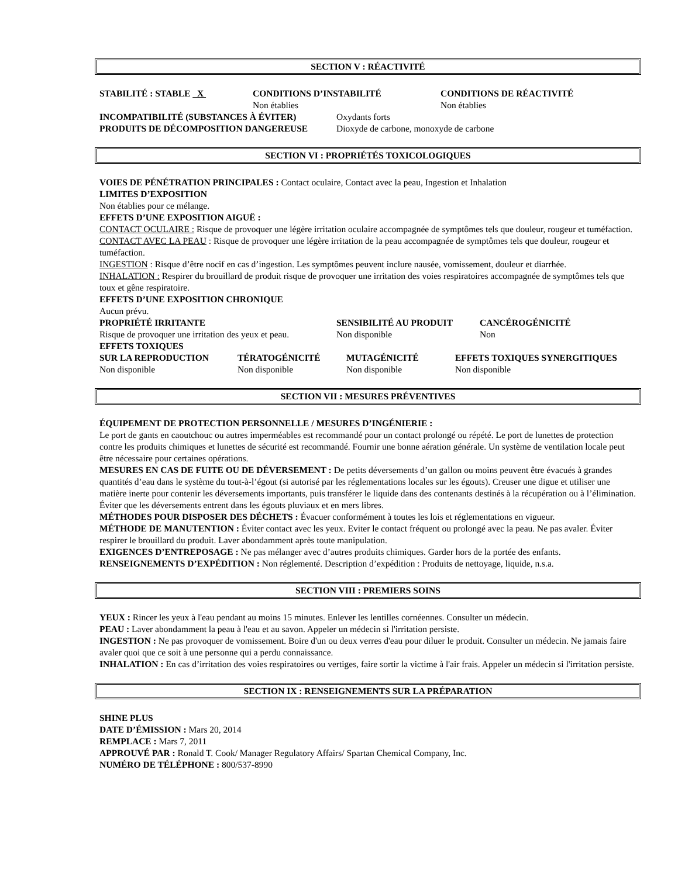SECTION V : RÉACTIVITÉ
STABILITÉ : STABLE X CONDITIONS D’INSTABILITÉ
Non établies
CONDITIONS DE RÉACTIVITÉ
Non établies
INCOMPATIBILITÉ (SUBSTANCES À ÉVITER) Oxydants forts
PRODUITS DE DÉCOMPOSITION DANGEREUSE Dioxyde de carbone, monoxyde de carbone
SECTION VI : PROPRIÉTÉS TOXICOLOGIQUES
VOIES DE PÉNÉTRATION PRINCIPALES : Contact oculaire, Contact avec la peau, Ingestion et Inhalation
LIMITES D’EXPOSITION
Non établies pour ce mélange.
EFFETS D’UNE EXPOSITION AIGUË :
CONTACT OCULAIRE : Risque de provoquer une légère irritation oculaire accompagnée de symptômes tels que douleur, rougeur et tuméfaction.
CONTACT AVEC LA PEAU : Risque de provoquer une légère irritation de la peau accompagnée de symptômes tels que douleur, rougeur et tuméfaction.
INGESTION : Risque d’être nocif en cas d’ingestion. Les symptômes peuvent inclure nausée, vomissement, douleur et diarrhée.
INHALATION : Respirer du brouillard de produit risque de provoquer une irritation des voies respiratoires accompagnée de symptômes tels que toux et gêne respiratoire.
EFFETS D’UNE EXPOSITION CHRONIQUE
Aucun prévu.
PROPRIÉTÉ IRRITANTE
Risque de provoquer une irritation des yeux et peau.
SENSIBILITÉ AU PRODUIT
Non disponible
CANCÉROGÉNICITÉ
Non
EFFETS TOXIQUES
SUR LA REPRODUCTION
Non disponible
TÉRATOGÉNICITÉ
Non disponible
MUTAGÉNICITÉ
Non disponible
EFFETS TOXIQUES SYNERGITIQUES
Non disponible
SECTION VII : MESURES PRÉVENTIVES
ÉQUIPEMENT DE PROTECTION PERSONNELLE / MESURES D’INGÉNIERIE :
Le port de gants en caoutchouc ou autres imperméables est recommandé pour un contact prolongé ou répété. Le port de lunettes de protection contre les produits chimiques et lunettes de sécurité est recommandé. Fournir une bonne aération générale. Un système de ventilation locale peut être nécessaire pour certaines opérations.
MESURES EN CAS DE FUITE OU DE DÉVERSEMENT : De petits déversements d’un gallon ou moins peuvent être évacués à grandes quantités d’eau dans le système du tout-à-l’égout (si autorisé par les réglementations locales sur les égouts). Creuser une digue et utiliser une matière inerte pour contenir les déversements importants, puis transférer le liquide dans des contenants destinés à la récupération ou à l’élimination. Éviter que les déversements entrent dans les égouts pluviaux et en mers libres.
MÉTHODES POUR DISPOSER DES DÉCHETS : Évacuer conformément à toutes les lois et réglementations en vigueur.
MÉTHODE DE MANUTENTION : Éviter contact avec les yeux. Eviter le contact fréquent ou prolongé avec la peau. Ne pas avaler. Éviter respirer le brouillard du produit. Laver abondamment après toute manipulation.
EXIGENCES D’ENTREPOSAGE : Ne pas mélanger avec d’autres produits chimiques. Garder hors de la portée des enfants.
RENSEIGNEMENTS D’EXPÉDITION : Non réglementé. Description d’expédition : Produits de nettoyage, liquide, n.s.a.
SECTION VIII : PREMIERS SOINS
YEUX : Rincer les yeux à l'eau pendant au moins 15 minutes. Enlever les lentilles cornéennes. Consulter un médecin.
PEAU : Laver abondamment la peau à l'eau et au savon. Appeler un médecin si l'irritation persiste.
INGESTION : Ne pas provoquer de vomissement. Boire d'un ou deux verres d'eau pour diluer le produit. Consulter un médecin. Ne jamais faire avaler quoi que ce soit à une personne qui a perdu connaissance.
INHALATION : En cas d’irritation des voies respiratoires ou vertiges, faire sortir la victime à l'air frais. Appeler un médecin si l'irritation persiste.
SECTION IX : RENSEIGNEMENTS SUR LA PRÉPARATION
SHINE PLUS
DATE D’ÉMISSION : Mars 20, 2014
REMPLACE : Mars 7, 2011
APPROUVÉ PAR : Ronald T. Cook/ Manager Regulatory Affairs/ Spartan Chemical Company, Inc.
NUMÉRO DE TÉLÉPHONE : 800/537-8990